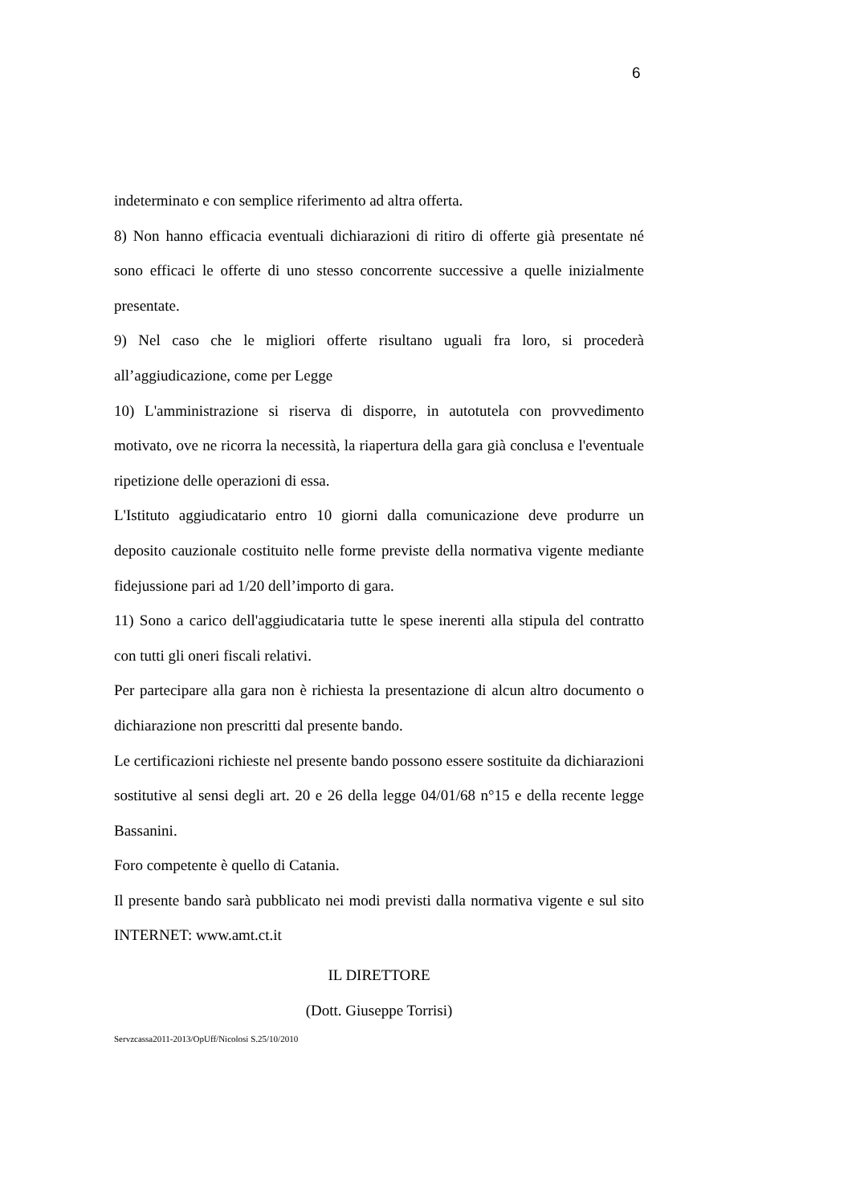6
indeterminato e con semplice riferimento ad altra offerta.
8) Non hanno efficacia eventuali dichiarazioni di ritiro di offerte già presentate né sono efficaci le offerte di uno stesso concorrente successive a quelle inizialmente presentate.
9) Nel caso che le migliori offerte risultano uguali fra loro, si procederà all’aggiudicazione, come per Legge
10) L'amministrazione si riserva di disporre, in autotutela con provvedimento motivato, ove ne ricorra la necessità, la riapertura della gara già conclusa e l'eventuale ripetizione delle operazioni di essa.
L'Istituto aggiudicatario entro 10 giorni dalla comunicazione deve produrre un deposito cauzionale costituito nelle forme previste della normativa vigente mediante fidejussione pari ad 1/20 dell’importo di gara.
11) Sono a carico dell'aggiudicataria tutte le spese inerenti alla stipula del contratto con tutti gli oneri fiscali relativi.
Per partecipare alla gara non è richiesta la presentazione di alcun altro documento o dichiarazione non prescritti dal presente bando.
Le certificazioni richieste nel presente bando possono essere sostituite da dichiarazioni sostitutive al sensi degli art. 20 e 26 della legge 04/01/68 n°15 e della recente legge Bassanini.
Foro competente è quello di Catania.
Il presente bando sarà pubblicato nei modi previsti dalla normativa vigente e sul sito INTERNET: www.amt.ct.it
IL DIRETTORE
(Dott. Giuseppe Torrisi)
Servzcassa2011-2013/OpUff/Nicolosi S.25/10/2010